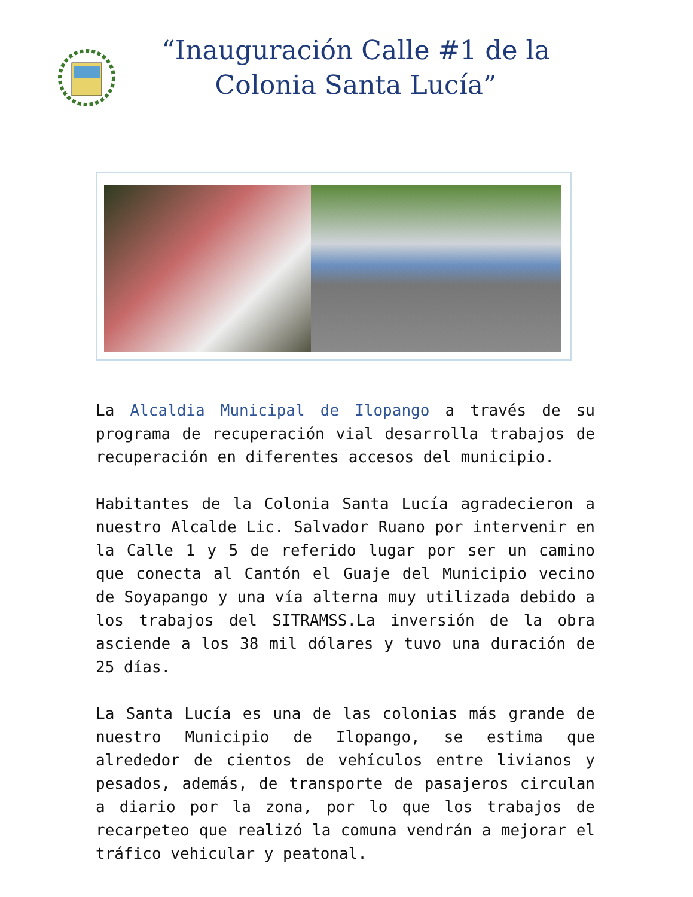“Inauguración Calle #1 de la Colonia Santa Lucía”
La Alcaldia Municipal de Ilopango a través de su programa de recuperación vial desarrolla trabajos de recuperación en diferentes accesos del municipio.
Habitantes de la Colonia Santa Lucía agradecieron a nuestro Alcalde Lic. Salvador Ruano por intervenir en la Calle 1 y 5 de referido lugar por ser un camino que conecta al Cantón el Guaje del Municipio vecino de Soyapango y una vía alterna muy utilizada debido a los trabajos del SITRAMSS.La inversión de la obra asciende a los 38 mil dólares y tuvo una duración de 25 días.
La Santa Lucía es una de las colonias más grande de nuestro Municipio de Ilopango, se estima que alrededor de cientos de vehículos entre livianos y pesados, además, de transporte de pasajeros circulan a diario por la zona, por lo que los trabajos de recarpeteo que realizó la comuna vendrán a mejorar el tráfico vehicular y peatonal.